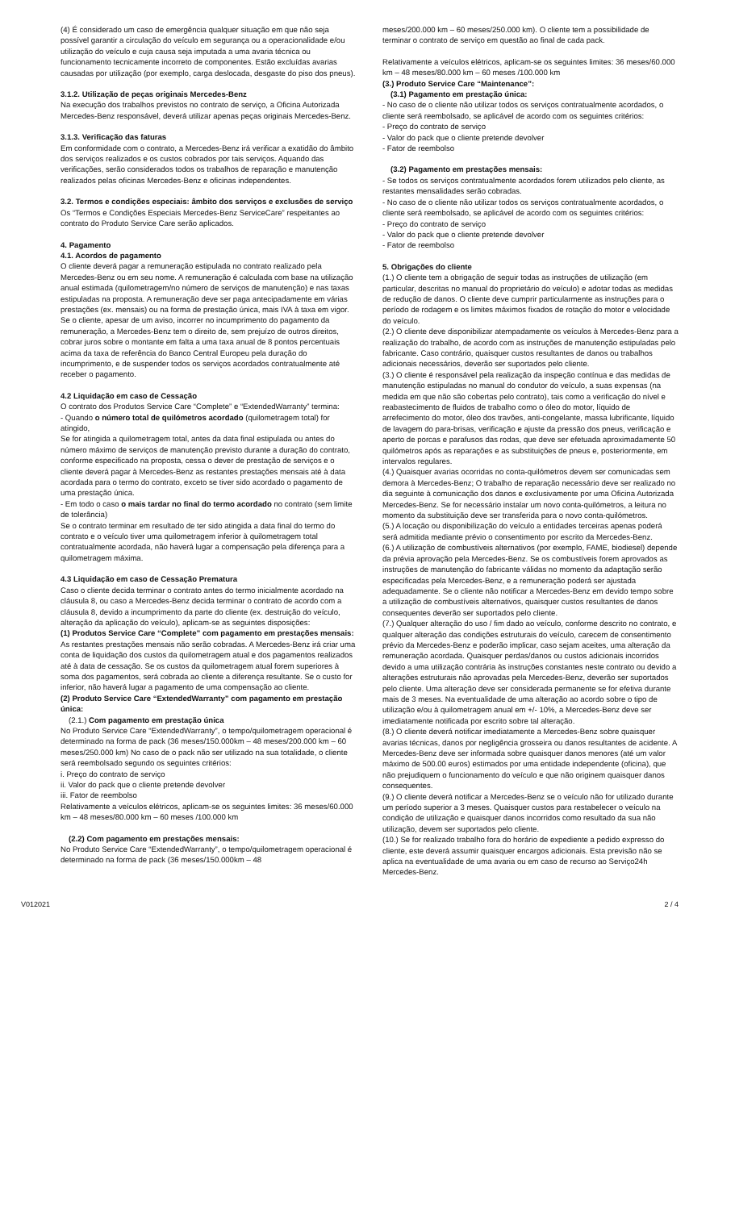(4) É considerado um caso de emergência qualquer situação em que não seja possível garantir a circulação do veículo em segurança ou a operacionalidade e/ou utilização do veículo e cuja causa seja imputada a uma avaria técnica ou funcionamento tecnicamente incorreto de componentes. Estão excluídas avarias causadas por utilização (por exemplo, carga deslocada, desgaste do piso dos pneus).
3.1.2. Utilização de peças originais Mercedes-Benz
Na execução dos trabalhos previstos no contrato de serviço, a Oficina Autorizada Mercedes-Benz responsável, deverá utilizar apenas peças originais Mercedes-Benz.
3.1.3. Verificação das faturas
Em conformidade com o contrato, a Mercedes-Benz irá verificar a exatidão do âmbito dos serviços realizados e os custos cobrados por tais serviços. Aquando das verificações, serão considerados todos os trabalhos de reparação e manutenção realizados pelas oficinas Mercedes-Benz e oficinas independentes.
3.2. Termos e condições especiais: âmbito dos serviços e exclusões de serviço
Os “Termos e Condições Especiais Mercedes-Benz ServiceCare” respeitantes ao contrato do Produto Service Care serão aplicados.
4. Pagamento
4.1. Acordos de pagamento
O cliente deverá pagar a remuneração estipulada no contrato realizado pela Mercedes-Benz ou em seu nome. A remuneração é calculada com base na utilização anual estimada (quilometragem/no número de serviços de manutenção) e nas taxas estipuladas na proposta. A remuneração deve ser paga antecipadamente em várias prestações (ex. mensais) ou na forma de prestação única, mais IVA à taxa em vigor.
Se o cliente, apesar de um aviso, incorrer no incumprimento do pagamento da remuneração, a Mercedes-Benz tem o direito de, sem prejuízo de outros direitos, cobrar juros sobre o montante em falta a uma taxa anual de 8 pontos percentuais acima da taxa de referência do Banco Central Europeu pela duração do incumprimento, e de suspender todos os serviços acordados contratualmente até receber o pagamento.
4.2 Liquidação em caso de Cessação
O contrato dos Produtos Service Care “Complete” e “ExtendedWarranty” termina:
- Quando o número total de quilómetros acordado (quilometragem total) for atingido,
Se for atingida a quilometragem total, antes da data final estipulada ou antes do número máximo de serviços de manutenção previsto durante a duração do contrato, conforme especificado na proposta, cessa o dever de prestação de serviços e o cliente deverá pagar à Mercedes-Benz as restantes prestações mensais até à data acordada para o termo do contrato, exceto se tiver sido acordado o pagamento de uma prestação única.
- Em todo o caso o mais tardar no final do termo acordado no contrato (sem limite de tolerância)
Se o contrato terminar em resultado de ter sido atingida a data final do termo do contrato e o veículo tiver uma quilometragem inferior à quilometragem total contratualmente acordada, não haverá lugar a compensação pela diferença para a quilometragem máxima.
4.3 Liquidação em caso de Cessação Prematura
Caso o cliente decida terminar o contrato antes do termo inicialmente acordado na cláusula 8, ou caso a Mercedes-Benz decida terminar o contrato de acordo com a cláusula 8, devido a incumprimento da parte do cliente (ex. destruição do veículo, alteração da aplicação do veículo), aplicam-se as seguintes disposições:
(1) Produtos Service Care “Complete” com pagamento em prestações mensais:
As restantes prestações mensais não serão cobradas. A Mercedes-Benz irá criar uma conta de liquidação dos custos da quilometragem atual e dos pagamentos realizados até à data de cessação. Se os custos da quilometragem atual forem superiores à soma dos pagamentos, será cobrada ao cliente a diferença resultante. Se o custo for inferior, não haverá lugar a pagamento de uma compensação ao cliente.
(2) Produto Service Care “ExtendedWarranty” com pagamento em prestação única:
(2.1.) Com pagamento em prestação única
No Produto Service Care “ExtendedWarranty”, o tempo/quilometragem operacional é determinado na forma de pack (36 meses/150.000km – 48 meses/200.000 km – 60 meses/250.000 km) No caso de o pack não ser utilizado na sua totalidade, o cliente será reembolsado segundo os seguintes critérios:
i. Preço do contrato de serviço
ii. Valor do pack que o cliente pretende devolver
iii. Fator de reembolso
Relativamente a veículos elétricos, aplicam-se os seguintes limites: 36 meses/60.000 km – 48 meses/80.000 km – 60 meses /100.000 km
(2.2) Com pagamento em prestações mensais:
No Produto Service Care “ExtendedWarranty”, o tempo/quilometragem operacional é determinado na forma de pack (36 meses/150.000km – 48
meses/200.000 km – 60 meses/250.000 km). O cliente tem a possibilidade de terminar o contrato de serviço em questão ao final de cada pack.
Relativamente a veículos elétricos, aplicam-se os seguintes limites: 36 meses/60.000 km – 48 meses/80.000 km – 60 meses /100.000 km
(3.) Produto Service Care “Maintenance”:
(3.1) Pagamento em prestação única:
- No caso de o cliente não utilizar todos os serviços contratualmente acordados, o cliente será reembolsado, se aplicável de acordo com os seguintes critérios:
- Preço do contrato de serviço
- Valor do pack que o cliente pretende devolver
- Fator de reembolso
(3.2) Pagamento em prestações mensais:
- Se todos os serviços contratualmente acordados forem utilizados pelo cliente, as restantes mensalidades serão cobradas.
- No caso de o cliente não utilizar todos os serviços contratualmente acordados, o cliente será reembolsado, se aplicável de acordo com os seguintes critérios:
- Preço do contrato de serviço
- Valor do pack que o cliente pretende devolver
- Fator de reembolso
5. Obrigações do cliente
(1.) O cliente tem a obrigação de seguir todas as instruções de utilização (em particular, descritas no manual do proprietário do veículo) e adotar todas as medidas de redução de danos. O cliente deve cumprir particularmente as instruções para o período de rodagem e os limites máximos fixados de rotação do motor e velocidade do veículo.
(2.) O cliente deve disponibilizar atempadamente os veículos à Mercedes-Benz para a realização do trabalho, de acordo com as instruções de manutenção estipuladas pelo fabricante. Caso contrário, quaisquer custos resultantes de danos ou trabalhos adicionais necessários, deverão ser suportados pelo cliente.
(3.) O cliente é responsável pela realização da inspeção contínua e das medidas de manutenção estipuladas no manual do condutor do veículo, a suas expensas (na medida em que não são cobertas pelo contrato), tais como a verificação do nível e reabastecimento de fluidos de trabalho como o óleo do motor, líquido de arrefecimento do motor, óleo dos travões, anti-congelante, massa lubrificante, líquido de lavagem do para-brisas, verificação e ajuste da pressão dos pneus, verificação e aperto de porcas e parafusos das rodas, que deve ser efetuada aproximadamente 50 quilómetros após as reparações e as substituições de pneus e, posteriormente, em intervalos regulares.
(4.) Quaisquer avarias ocorridas no conta-quilómetros devem ser comunicadas sem demora à Mercedes-Benz; O trabalho de reparação necessário deve ser realizado no dia seguinte à comunicação dos danos e exclusivamente por uma Oficina Autorizada Mercedes-Benz. Se for necessário instalar um novo conta-quilómetros, a leitura no momento da substituição deve ser transferida para o novo conta-quilómetros.
(5.) A locação ou disponibilização do veículo a entidades terceiras apenas poderá será admitida mediante prévio o consentimento por escrito da Mercedes-Benz.
(6.) A utilização de combustíveis alternativos (por exemplo, FAME, biodiesel) depende da prévia aprovação pela Mercedes-Benz. Se os combustíveis forem aprovados as instruções de manutenção do fabricante válidas no momento da adaptação serão especificadas pela Mercedes-Benz, e a remuneração poderá ser ajustada adequadamente. Se o cliente não notificar a Mercedes-Benz em devido tempo sobre a utilização de combustíveis alternativos, quaisquer custos resultantes de danos consequentes deverão ser suportados pelo cliente.
(7.) Qualquer alteração do uso / fim dado ao veículo, conforme descrito no contrato, e qualquer alteração das condições estruturais do veículo, carecem de consentimento prévio da Mercedes-Benz e poderão implicar, caso sejam aceites, uma alteração da remuneração acordada. Quaisquer perdas/danos ou custos adicionais incorridos devido a uma utilização contrária às instruções constantes neste contrato ou devido a alterações estruturais não aprovadas pela Mercedes-Benz, deverão ser suportados pelo cliente. Uma alteração deve ser considerada permanente se for efetiva durante mais de 3 meses. Na eventualidade de uma alteração ao acordo sobre o tipo de utilização e/ou à quilometragem anual em +/- 10%, a Mercedes-Benz deve ser imediatamente notificada por escrito sobre tal alteração.
(8.) O cliente deverá notificar imediatamente a Mercedes-Benz sobre quaisquer avarias técnicas, danos por negligência grosseira ou danos resultantes de acidente. A Mercedes-Benz deve ser informada sobre quaisquer danos menores (até um valor máximo de 500.00 euros) estimados por uma entidade independente (oficina), que não prejudiquem o funcionamento do veículo e que não originem quaisquer danos consequentes.
(9.) O cliente deverá notificar a Mercedes-Benz se o veículo não for utilizado durante um período superior a 3 meses. Quaisquer custos para restabelecer o veículo na condição de utilização e quaisquer danos incorridos como resultado da sua não utilização, devem ser suportados pelo cliente.
(10.) Se for realizado trabalho fora do horário de expediente a pedido expresso do cliente, este deverá assumir quaisquer encargos adicionais. Esta previsão não se aplica na eventualidade de uma avaria ou em caso de recurso ao Serviço24h Mercedes-Benz.
V012021 2 / 4